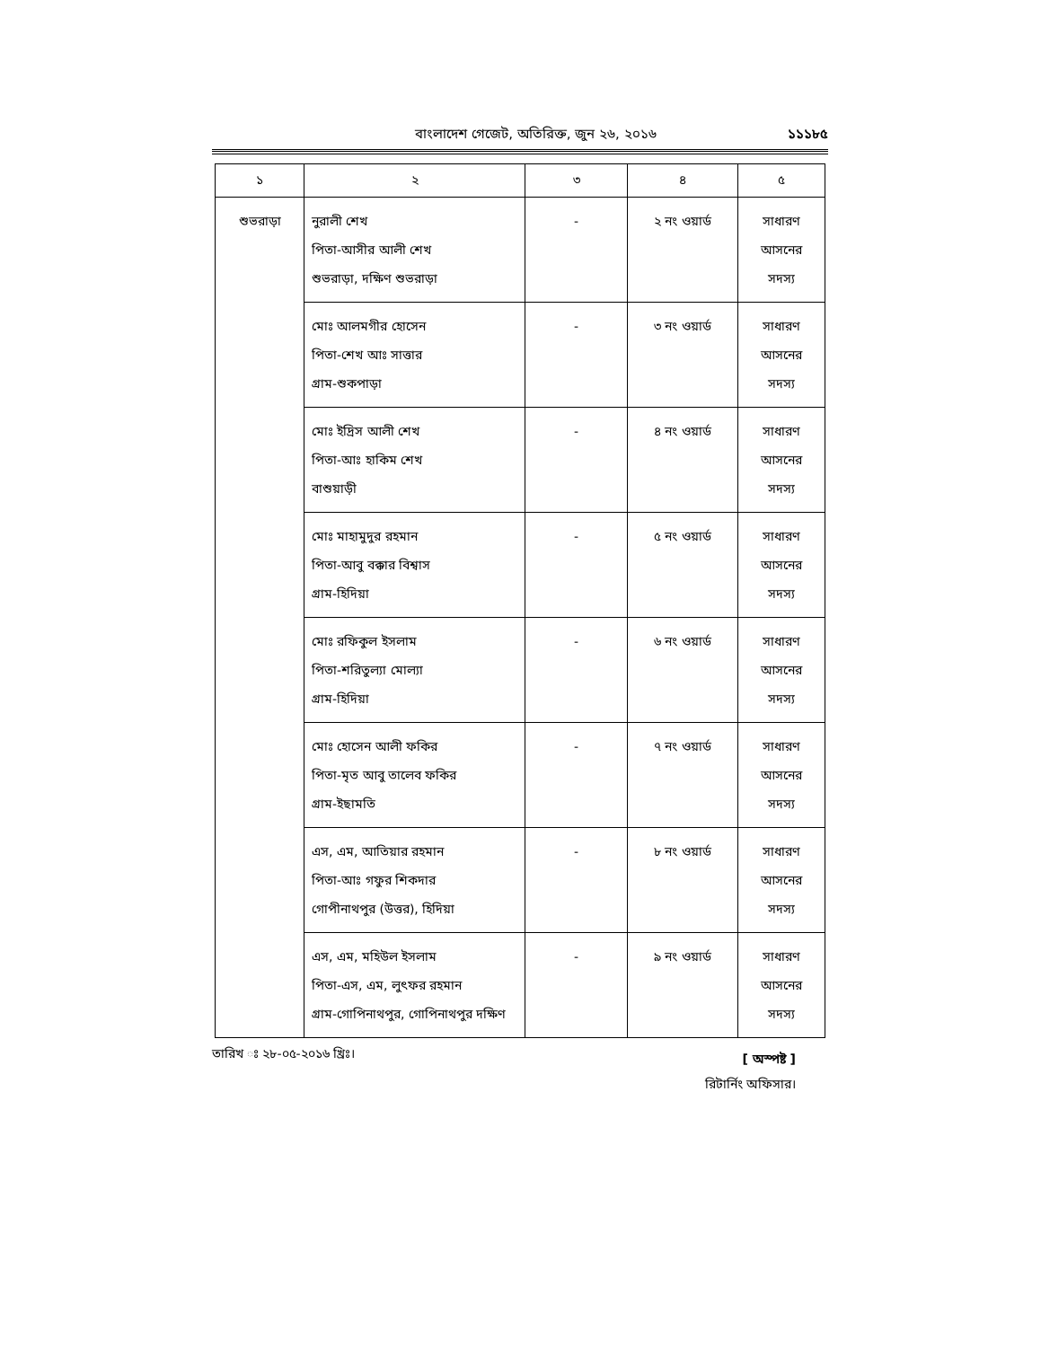বাংলাদেশ গেজেট, অতিরিক্ত, জুন ২৬, ২০১৬ ১১১৮৫
| ১ | ২ | ৩ | ৪ | ৫ |
| --- | --- | --- | --- | --- |
| শুভরাড়া | নুরালী শেখ পিতা-আসীর আলী শেখ শুভরাড়া, দক্ষিণ শুভরাড়া | - | ২ নং ওয়ার্ড | সাধারণ আসনের সদস্য |
| | মোঃ আলমগীর হোসেন পিতা-শেখ আঃ সাত্তার গ্রাম-শুকপাড়া | - | ৩ নং ওয়ার্ড | সাধারণ আসনের সদস্য |
| | মোঃ ইদ্রিস আলী শেখ পিতা-আঃ হাকিম শেখ বাশুয়াড়ী | - | ৪ নং ওয়ার্ড | সাধারণ আসনের সদস্য |
| | মোঃ মাহামুদুর রহমান পিতা-আবু বক্কার বিশ্বাস গ্রাম-হিদিয়া | - | ৫ নং ওয়ার্ড | সাধারণ আসনের সদস্য |
| | মোঃ রফিকুল ইসলাম পিতা-শরিতুল্যা মোল্যা গ্রাম-হিদিয়া | - | ৬ নং ওয়ার্ড | সাধারণ আসনের সদস্য |
| | মোঃ হোসেন আলী ফকির পিতা-মৃত আবু তালেব ফকির গ্রাম-ইছামতি | - | ৭ নং ওয়ার্ড | সাধারণ আসনের সদস্য |
| | এস, এম, আতিয়ার রহমান পিতা-আঃ গফুর শিকদার গোপীনাথপুর (উত্তর), হিদিয়া | - | ৮ নং ওয়ার্ড | সাধারণ আসনের সদস্য |
| | এস, এম, মহিউল ইসলাম পিতা-এস, এম, লুৎফর রহমান গ্রাম-গোপিনাথপুর, গোপিনাথপুর দক্ষিণ | - | ৯ নং ওয়ার্ড | সাধারণ আসনের সদস্য |
তারিখ ঃ ২৮-০৫-২০১৬ খ্রিঃ।
[ অস্পষ্ট ]
রিটার্নিং অফিসার।